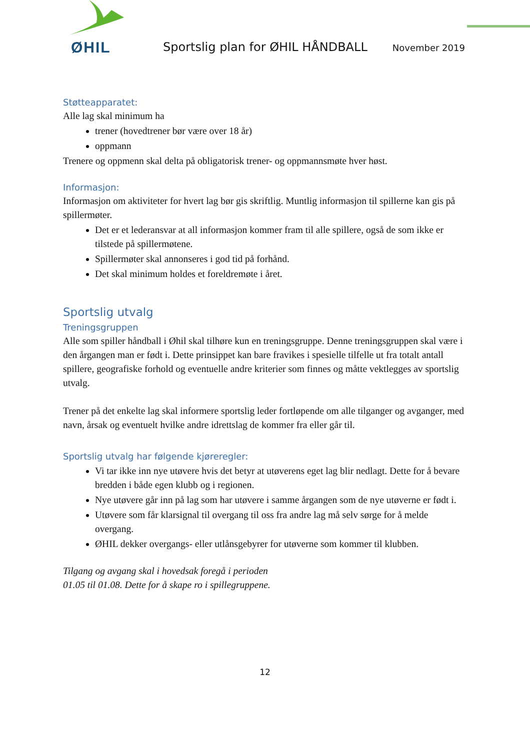ØHIL
Sportslig plan for ØHIL HÅNDBALL
November 2019
Støtteapparatet:
Alle lag skal minimum ha
trener (hovedtrener bør være over 18 år)
oppmann
Trenere og oppmenn skal delta på obligatorisk trener- og oppmannsmøte hver høst.
Informasjon:
Informasjon om aktiviteter for hvert lag bør gis skriftlig. Muntlig informasjon til spillerne kan gis på spillermøter.
Det er et lederansvar at all informasjon kommer fram til alle spillere, også de som ikke er tilstede på spillermøtene.
Spillermøter skal annonseres i god tid på forhånd.
Det skal minimum holdes et foreldremøte i året.
Sportslig utvalg
Treningsgruppen
Alle som spiller håndball i Øhil skal tilhøre kun en treningsgruppe. Denne treningsgruppen skal være i den årgangen man er født i. Dette prinsippet kan bare fravikes i spesielle tilfelle ut fra totalt antall spillere, geografiske forhold og eventuelle andre kriterier som finnes og måtte vektlegges av sportslig utvalg.
Trener på det enkelte lag skal informere sportslig leder fortløpende om alle tilganger og avganger, med navn, årsak og eventuelt hvilke andre idrettslag de kommer fra eller går til.
Sportslig utvalg har følgende kjøreregler:
Vi tar ikke inn nye utøvere hvis det betyr at utøverens eget lag blir nedlagt. Dette for å bevare bredden i både egen klubb og i regionen.
Nye utøvere går inn på lag som har utøvere i samme årgangen som de nye utøverne er født i.
Utøvere som får klarsignal til overgang til oss fra andre lag må selv sørge for å melde overgang.
ØHIL dekker overgangs- eller utlånsgebyrer for utøverne som kommer til klubben.
Tilgang og avgang skal i hovedsak foregå i perioden
01.05 til 01.08. Dette for å skape ro i spillegruppene.
12